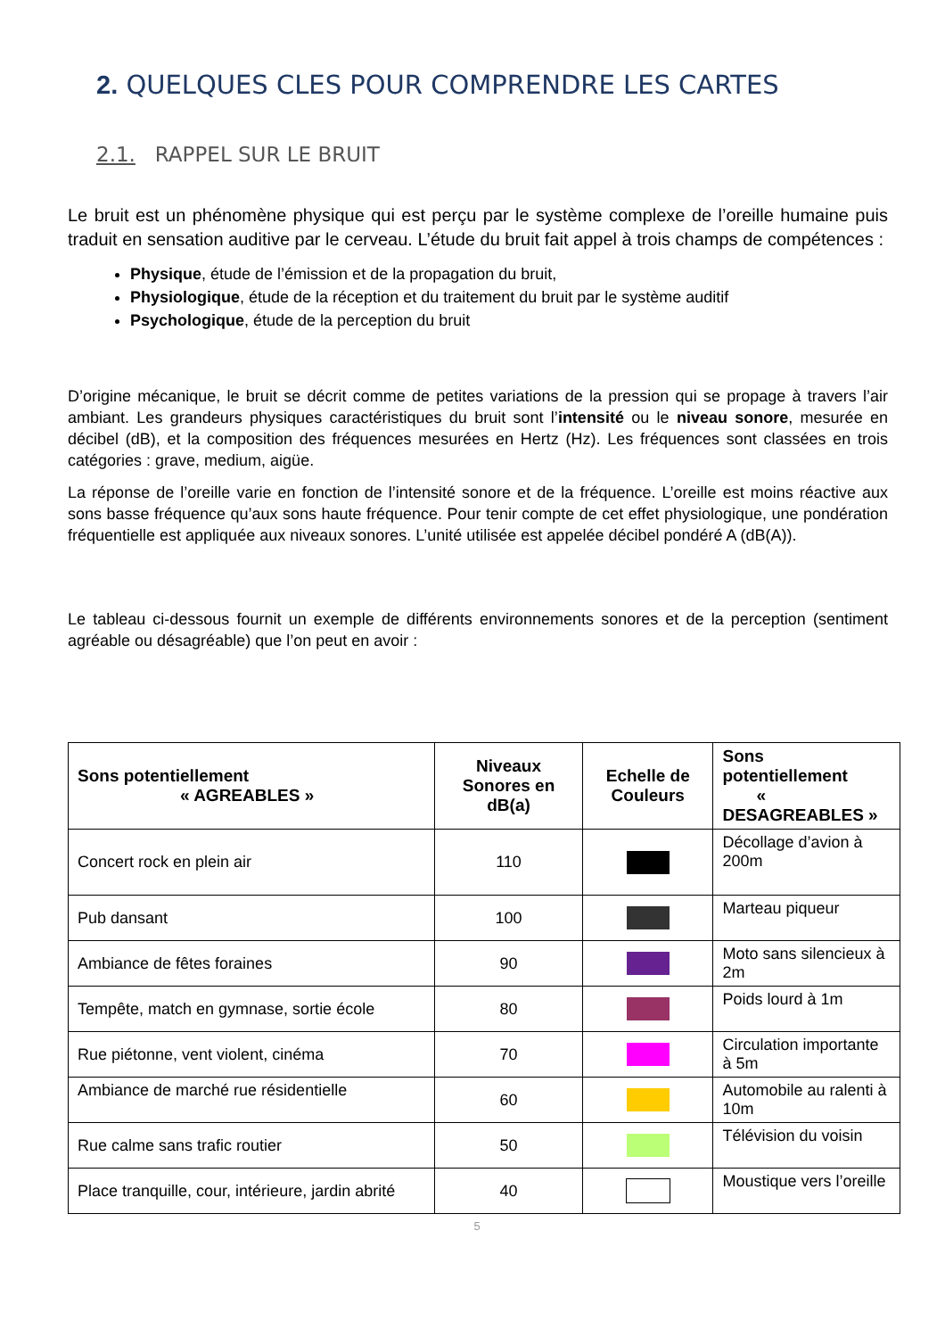2. QUELQUES CLES POUR COMPRENDRE LES CARTES
2.1. RAPPEL SUR LE BRUIT
Le bruit est un phénomène physique qui est perçu par le système complexe de l’oreille humaine puis traduit en sensation auditive par le cerveau. L’étude du bruit fait appel à trois champs de compétences :
Physique, étude de l’émission et de la propagation du bruit,
Physiologique, étude de la réception et du traitement du bruit par le système auditif
Psychologique, étude de la perception du bruit
D’origine mécanique, le bruit se décrit comme de petites variations de la pression qui se propage à travers l’air ambiant. Les grandeurs physiques caractéristiques du bruit sont l’intensité ou le niveau sonore, mesurée en décibel (dB), et la composition des fréquences mesurées en Hertz (Hz). Les fréquences sont classées en trois catégories : grave, medium, aigüe.
La réponse de l’oreille varie en fonction de l’intensité sonore et de la fréquence. L’oreille est moins réactive aux sons basse fréquence qu’aux sons haute fréquence. Pour tenir compte de cet effet physiologique, une pondération fréquentielle est appliquée aux niveaux sonores. L’unité utilisée est appelée décibel pondéré A (dB(A)).
Le tableau ci-dessous fournit un exemple de différents environnements sonores et de la perception (sentiment agréable ou désagréable) que l’on peut en avoir :
| Sons potentiellement « AGREABLES » | Niveaux Sonores en dB(a) | Echelle de Couleurs | Sons potentiellement « DESAGREABLES » |
| --- | --- | --- | --- |
| Concert rock en plein air | 110 | | Décollage d’avion à 200m |
| Pub dansant | 100 | | Marteau piqueur |
| Ambiance de fêtes foraines | 90 | | Moto sans silencieux à 2m |
| Tempête, match en gymnase, sortie école | 80 | | Poids lourd à 1m |
| Rue piétonne, vent violent, cinéma | 70 | | Circulation importante à 5m |
| Ambiance de marché rue résidentielle | 60 | | Automobile au ralenti à 10m |
| Rue calme sans trafic routier | 50 | | Télévision du voisin |
| Place tranquille, cour, intérieure, jardin abrité | 40 | | Moustique vers l’oreille |
5